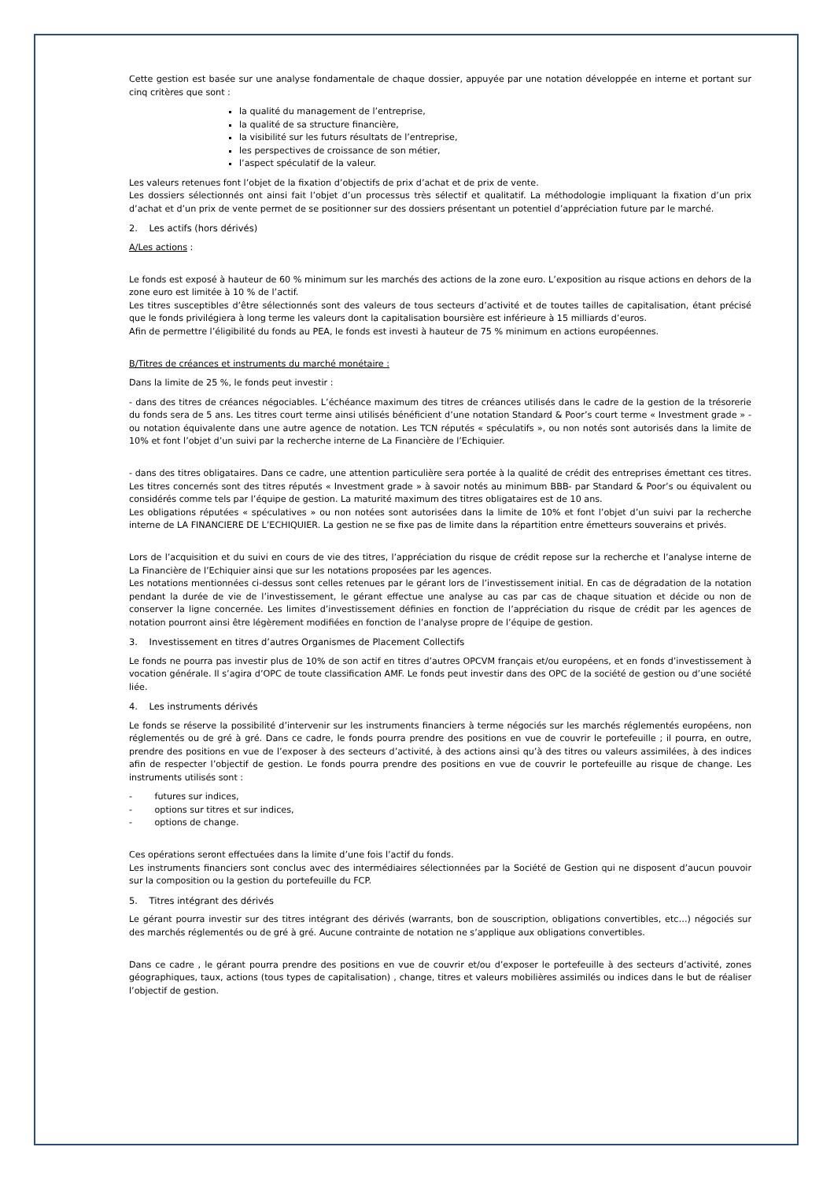Cette gestion est basée sur une analyse fondamentale de chaque dossier, appuyée par une notation développée en interne et portant sur cinq critères que sont :
la qualité du management de l’entreprise,
la qualité de sa structure financière,
la visibilité sur les futurs résultats de l’entreprise,
les perspectives de croissance de son métier,
l’aspect spéculatif de la valeur.
Les valeurs retenues font l’objet de la fixation d’objectifs de prix d’achat et de prix de vente.
Les dossiers sélectionnés ont ainsi fait l’objet d’un processus très sélectif et qualitatif. La méthodologie impliquant la fixation d’un prix d’achat et d’un prix de vente permet de se positionner sur des dossiers présentant un potentiel d’appréciation future par le marché.
2. Les actifs (hors dérivés)
A/Les actions :
Le fonds est exposé à hauteur de 60 % minimum sur les marchés des actions de la zone euro. L’exposition au risque actions en dehors de la zone euro est limitée à 10 % de l’actif.
Les titres susceptibles d’être sélectionnés sont des valeurs de tous secteurs d’activité et de toutes tailles de capitalisation, étant précisé que le fonds privilégiera à long terme les valeurs dont la capitalisation boursière est inférieure à 15 milliards d’euros.
Afin de permettre l’éligibilité du fonds au PEA, le fonds est investi à hauteur de 75 % minimum en actions européennes.
B/Titres de créances et instruments du marché monétaire :
Dans la limite de 25 %, le fonds peut investir :
- dans des titres de créances négociables. L’échéance maximum des titres de créances utilisés dans le cadre de la gestion de la trésorerie du fonds sera de 5 ans. Les titres court terme ainsi utilisés bénéficient d’une notation Standard & Poor’s court terme « Investment grade » -ou notation équivalente dans une autre agence de notation. Les TCN réputés « spéculatifs », ou non notés sont autorisés dans la limite de 10% et font l’objet d’un suivi par la recherche interne de La Financière de l’Echiquier.
- dans des titres obligataires. Dans ce cadre, une attention particulière sera portée à la qualité de crédit des entreprises émettant ces titres. Les titres concernés sont des titres réputés « Investment grade » à savoir notés au minimum BBB- par Standard & Poor’s ou équivalent ou considérés comme tels par l’équipe de gestion. La maturité maximum des titres obligataires est de 10 ans.
Les obligations réputées « spéculatives » ou non notées sont autorisées dans la limite de 10% et font l’objet d’un suivi par la recherche interne de LA FINANCIERE DE L’ECHIQUIER. La gestion ne se fixe pas de limite dans la répartition entre émetteurs souverains et privés.
Lors de l’acquisition et du suivi en cours de vie des titres, l’appréciation du risque de crédit repose sur la recherche et l’analyse interne de La Financière de l’Echiquier ainsi que sur les notations proposées par les agences.
Les notations mentionnées ci-dessus sont celles retenues par le gérant lors de l’investissement initial. En cas de dégradation de la notation pendant la durée de vie de l’investissement, le gérant effectue une analyse au cas par cas de chaque situation et décide ou non de conserver la ligne concernée. Les limites d’investissement définies en fonction de l’appréciation du risque de crédit par les agences de notation pourront ainsi être légèrement modifiées en fonction de l’analyse propre de l’équipe de gestion.
3. Investissement en titres d’autres Organismes de Placement Collectifs
Le fonds ne pourra pas investir plus de 10% de son actif en titres d’autres OPCVM français et/ou européens, et en fonds d’investissement à vocation générale. Il s’agira d’OPC de toute classification AMF. Le fonds peut investir dans des OPC de la société de gestion ou d’une société liée.
4. Les instruments dérivés
Le fonds se réserve la possibilité d’intervenir sur les instruments financiers à terme négociés sur les marchés réglementés européens, non réglementés ou de gré à gré. Dans ce cadre, le fonds pourra prendre des positions en vue de couvrir le portefeuille ; il pourra, en outre, prendre des positions en vue de l’exposer à des secteurs d’activité, à des actions ainsi qu’à des titres ou valeurs assimilées, à des indices afin de respecter l’objectif de gestion. Le fonds pourra prendre des positions en vue de couvrir le portefeuille au risque de change. Les instruments utilisés sont :
- futures sur indices,
- options sur titres et sur indices,
- options de change.
Ces opérations seront effectuées dans la limite d’une fois l’actif du fonds.
Les instruments financiers sont conclus avec des intermédiaires sélectionnées par la Société de Gestion qui ne disposent d’aucun pouvoir sur la composition ou la gestion du portefeuille du FCP.
5. Titres intégrant des dérivés
Le gérant pourra investir sur des titres intégrant des dérivés (warrants, bon de souscription, obligations convertibles, etc…) négociés sur des marchés réglementés ou de gré à gré. Aucune contrainte de notation ne s’applique aux obligations convertibles.
Dans ce cadre , le gérant pourra prendre des positions en vue de couvrir et/ou d’exposer le portefeuille à des secteurs d’activité, zones géographiques, taux, actions (tous types de capitalisation) , change, titres et valeurs mobilières assimilés ou indices dans le but de réaliser l’objectif de gestion.